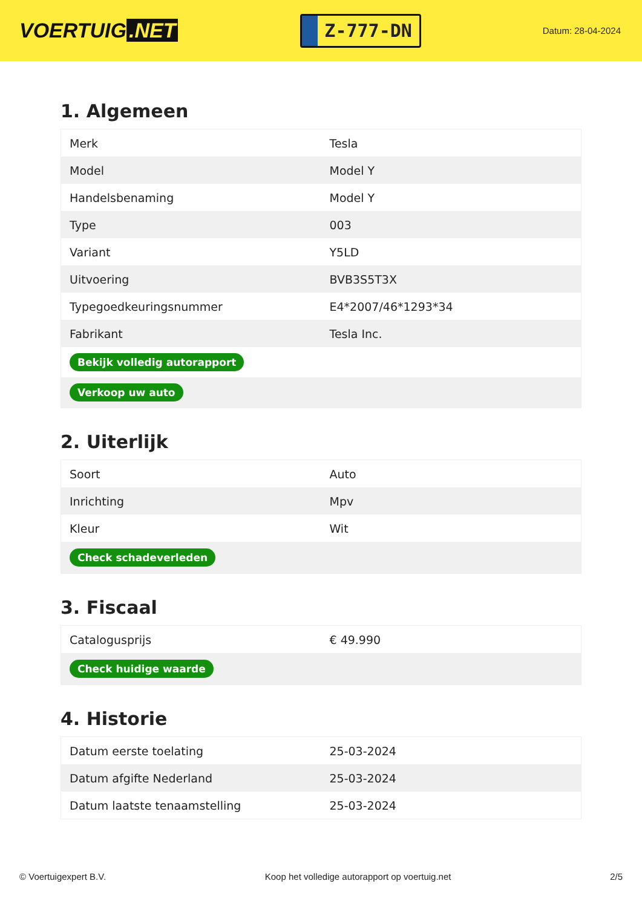VOERTUIG.NET
Z-777-DN
Datum: 28-04-2024
1. Algemeen
| Merk | Tesla |
| Model | Model Y |
| Handelsbenaming | Model Y |
| Type | 003 |
| Variant | Y5LD |
| Uitvoering | BVB3S5T3X |
| Typegoedkeuringsnummer | E4*2007/46*1293*34 |
| Fabrikant | Tesla Inc. |
| Bekijk volledig autorapport | |
| Verkoop uw auto | |
2. Uiterlijk
| Soort | Auto |
| Inrichting | Mpv |
| Kleur | Wit |
| Check schadeverleden | |
3. Fiscaal
| Catalogusprijs | € 49.990 |
| Check huidige waarde | |
4. Historie
| Datum eerste toelating | 25-03-2024 |
| Datum afgifte Nederland | 25-03-2024 |
| Datum laatste tenaamstelling | 25-03-2024 |
© Voertuigexpert B.V. Koop het volledige autorapport op voertuig.net 2/5